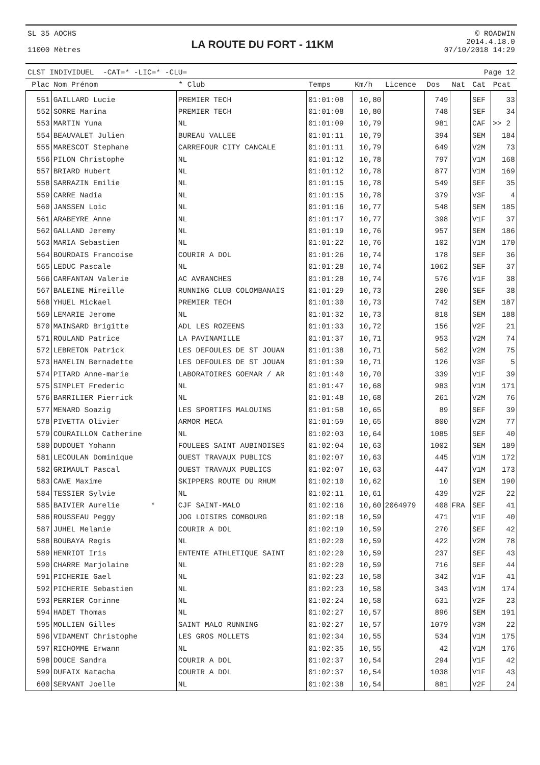SL 35 AOCHS
11000 Mètres
LA ROUTE DU FORT - 11KM
© ROADWIN
2014.4.18.0
07/10/2018 14:29
CLST INDIVIDUEL -CAT=* -LIC=* -CLU= Page 12
| Plac | Nom Prénom | * Club | Temps | Km/h | Licence | Dos | Nat | Cat | Pcat |
| --- | --- | --- | --- | --- | --- | --- | --- | --- | --- |
| 551 | GAILLARD Lucie | PREMIER TECH | 01:01:08 | 10,80 | | 749 | | SEF | 33 |
| 552 | SORRE Marina | PREMIER TECH | 01:01:08 | 10,80 | | 748 | | SEF | 34 |
| 553 | MARTIN Yuna | NL | 01:01:09 | 10,79 | | 981 | | CAF | >> 2 |
| 554 | BEAUVALET Julien | BUREAU VALLEE | 01:01:11 | 10,79 | | 394 | | SEM | 184 |
| 555 | MARESCOT Stephane | CARREFOUR CITY CANCALE | 01:01:11 | 10,79 | | 649 | | V2M | 73 |
| 556 | PILON Christophe | NL | 01:01:12 | 10,78 | | 797 | | V1M | 168 |
| 557 | BRIARD Hubert | NL | 01:01:12 | 10,78 | | 877 | | V1M | 169 |
| 558 | SARRAZIN Emilie | NL | 01:01:15 | 10,78 | | 549 | | SEF | 35 |
| 559 | CARRE Nadia | NL | 01:01:15 | 10,78 | | 379 | | V3F | 4 |
| 560 | JANSSEN Loic | NL | 01:01:16 | 10,77 | | 548 | | SEM | 185 |
| 561 | ARABEYRE Anne | NL | 01:01:17 | 10,77 | | 398 | | V1F | 37 |
| 562 | GALLAND Jeremy | NL | 01:01:19 | 10,76 | | 957 | | SEM | 186 |
| 563 | MARIA Sebastien | NL | 01:01:22 | 10,76 | | 102 | | V1M | 170 |
| 564 | BOURDAIS Francoise | COURIR A DOL | 01:01:26 | 10,74 | | 178 | | SEF | 36 |
| 565 | LEDUC Pascale | NL | 01:01:28 | 10,74 | | 1062 | | SEF | 37 |
| 566 | CARFANTAN Valerie | AC AVRANCHES | 01:01:28 | 10,74 | | 576 | | V1F | 38 |
| 567 | BALEINE Mireille | RUNNING CLUB COLOMBANAIS | 01:01:29 | 10,73 | | 200 | | SEF | 38 |
| 568 | YHUEL Mickael | PREMIER TECH | 01:01:30 | 10,73 | | 742 | | SEM | 187 |
| 569 | LEMARIE Jerome | NL | 01:01:32 | 10,73 | | 818 | | SEM | 188 |
| 570 | MAINSARD Brigitte | ADL LES ROZEENS | 01:01:33 | 10,72 | | 156 | | V2F | 21 |
| 571 | ROULAND Patrice | LA PAVINAMILLE | 01:01:37 | 10,71 | | 953 | | V2M | 74 |
| 572 | LEBRETON Patrick | LES DEFOULES DE ST JOUAN | 01:01:38 | 10,71 | | 562 | | V2M | 75 |
| 573 | HAMELIN Bernadette | LES DEFOULES DE ST JOUAN | 01:01:39 | 10,71 | | 126 | | V3F | 5 |
| 574 | PITARD Anne-marie | LABORATOIRES GOEMAR / AR | 01:01:40 | 10,70 | | 339 | | V1F | 39 |
| 575 | SIMPLET Frederic | NL | 01:01:47 | 10,68 | | 983 | | V1M | 171 |
| 576 | BARRILIER Pierrick | NL | 01:01:48 | 10,68 | | 261 | | V2M | 76 |
| 577 | MENARD Soazig | LES SPORTIFS MALOUINS | 01:01:58 | 10,65 | | 89 | | SEF | 39 |
| 578 | PIVETTA Olivier | ARMOR MECA | 01:01:59 | 10,65 | | 800 | | V2M | 77 |
| 579 | COURAILLON Catherine | NL | 01:02:03 | 10,64 | | 1085 | | SEF | 40 |
| 580 | DUDOUET Yohann | FOULEES SAINT AUBINOISES | 01:02:04 | 10,63 | | 1002 | | SEM | 189 |
| 581 | LECOULAN Dominique | OUEST TRAVAUX PUBLICS | 01:02:07 | 10,63 | | 445 | | V1M | 172 |
| 582 | GRIMAULT Pascal | OUEST TRAVAUX PUBLICS | 01:02:07 | 10,63 | | 447 | | V1M | 173 |
| 583 | CAWE Maxime | SKIPPERS ROUTE DU RHUM | 01:02:10 | 10,62 | | 10 | | SEM | 190 |
| 584 | TESSIER Sylvie | NL | 01:02:11 | 10,61 | | 439 | | V2F | 22 |
| 585 | BAIVIER Aurelie * | CJF SAINT-MALO | 01:02:16 | 10,60 | 2064979 | 408 | FRA | SEF | 41 |
| 586 | ROUSSEAU Peggy | JOG LOISIRS COMBOURG | 01:02:18 | 10,59 | | 471 | | V1F | 40 |
| 587 | JUHEL Melanie | COURIR A DOL | 01:02:19 | 10,59 | | 270 | | SEF | 42 |
| 588 | BOUBAYA Regis | NL | 01:02:20 | 10,59 | | 422 | | V2M | 78 |
| 589 | HENRIOT Iris | ENTENTE ATHLETIQUE SAINT | 01:02:20 | 10,59 | | 237 | | SEF | 43 |
| 590 | CHARRE Marjolaine | NL | 01:02:20 | 10,59 | | 716 | | SEF | 44 |
| 591 | PICHERIE Gael | NL | 01:02:23 | 10,58 | | 342 | | V1F | 41 |
| 592 | PICHERIE Sebastien | NL | 01:02:23 | 10,58 | | 343 | | V1M | 174 |
| 593 | PERRIER Corinne | NL | 01:02:24 | 10,58 | | 631 | | V2F | 23 |
| 594 | HADET Thomas | NL | 01:02:27 | 10,57 | | 896 | | SEM | 191 |
| 595 | MOLLIEN Gilles | SAINT MALO RUNNING | 01:02:27 | 10,57 | | 1079 | | V3M | 22 |
| 596 | VIDAMENT Christophe | LES GROS MOLLETS | 01:02:34 | 10,55 | | 534 | | V1M | 175 |
| 597 | RICHOMME Erwann | NL | 01:02:35 | 10,55 | | 42 | | V1M | 176 |
| 598 | DOUCE Sandra | COURIR A DOL | 01:02:37 | 10,54 | | 294 | | V1F | 42 |
| 599 | DUFAIX Natacha | COURIR A DOL | 01:02:37 | 10,54 | | 1038 | | V1F | 43 |
| 600 | SERVANT Joelle | NL | 01:02:38 | 10,54 | | 881 | | V2F | 24 |